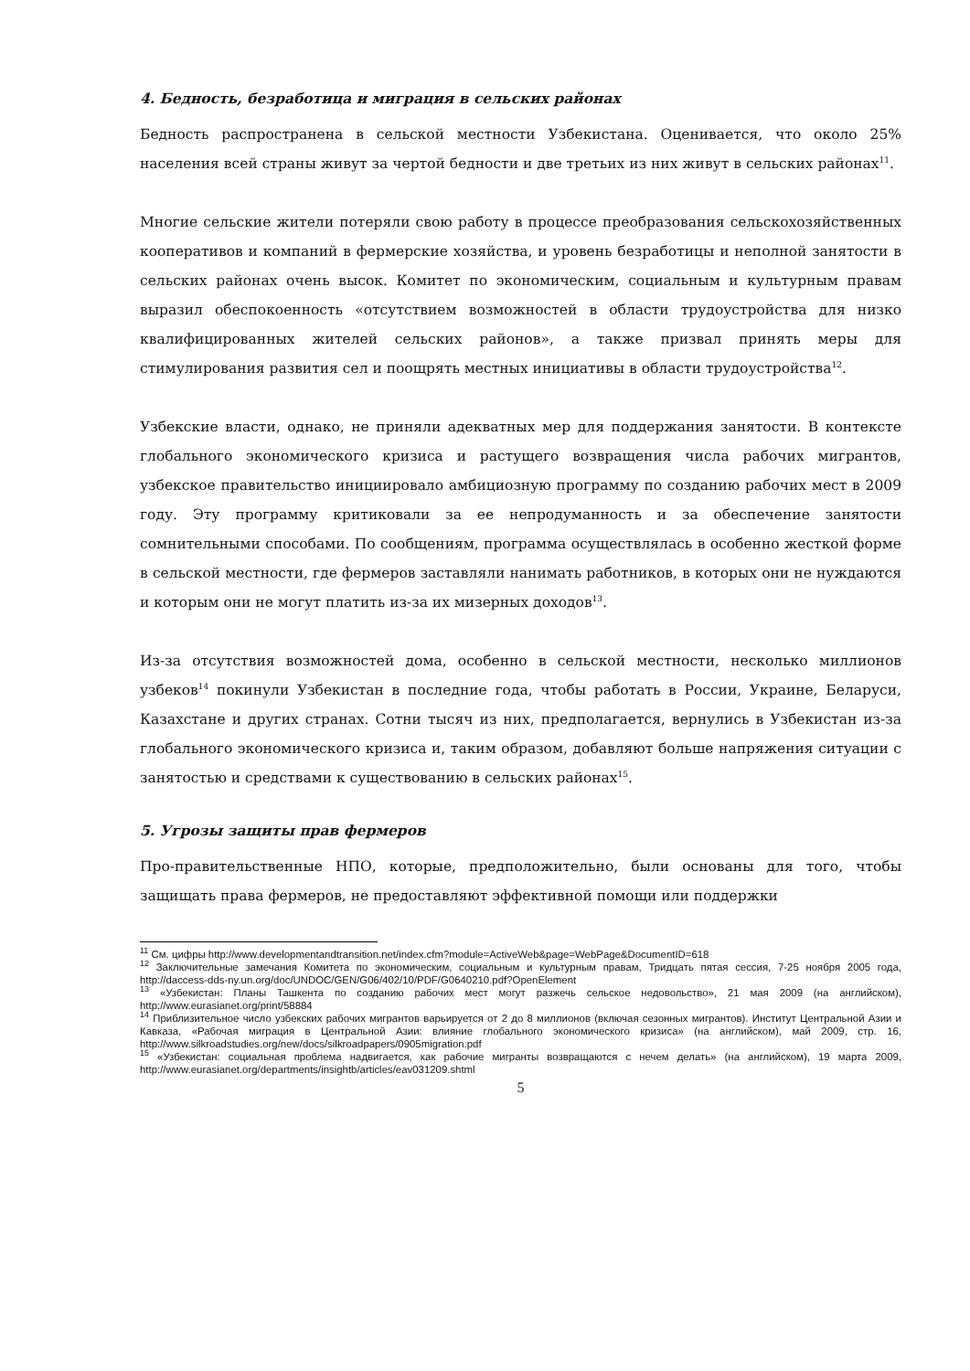4. Бедность, безработица и миграция в сельских районах
Бедность распространена в сельской местности Узбекистана. Оценивается, что около 25% населения всей страны живут за чертой бедности и две третьих из них живут в сельских районах<sup>11</sup>.
Многие сельские жители потеряли свою работу в процессе преобразования сельскохозяйственных кооперативов и компаний в фермерские хозяйства, и уровень безработицы и неполной занятости в сельских районах очень высок. Комитет по экономическим, социальным и культурным правам выразил обеспокоенность «отсутствием возможностей в области трудоустройства для низко квалифицированных жителей сельских районов», а также призвал принять меры для стимулирования развития сел и поощрять местных инициативы в области трудоустройства<sup>12</sup>.
Узбекские власти, однако, не приняли адекватных мер для поддержания занятости. В контексте глобального экономического кризиса и растущего возвращения числа рабочих мигрантов, узбекское правительство инициировало амбициозную программу по созданию рабочих мест в 2009 году. Эту программу критиковали за ее непродуманность и за обеспечение занятости сомнительными способами. По сообщениям, программа осуществлялась в особенно жесткой форме в сельской местности, где фермеров заставляли нанимать работников, в которых они не нуждаются и которым они не могут платить из-за их мизерных доходов<sup>13</sup>.
Из-за отсутствия возможностей дома, особенно в сельской местности, несколько миллионов узбеков<sup>14</sup> покинули Узбекистан в последние года, чтобы работать в России, Украине, Беларуси, Казахстане и других странах. Сотни тысяч из них, предполагается, вернулись в Узбекистан из-за глобального экономического кризиса и, таким образом, добавляют больше напряжения ситуации с занятостью и средствами к существованию в сельских районах<sup>15</sup>.
5. Угрозы защиты прав фермеров
Про-правительственные НПО, которые, предположительно, были основаны для того, чтобы защищать права фермеров, не предоставляют эффективной помощи или поддержки
<sup>11</sup> См. цифры http://www.developmentandtransition.net/index.cfm?module=ActiveWeb&page=WebPage&DocumentID=618
<sup>12</sup> Заключительные замечания Комитета по экономическим, социальным и культурным правам, Тридцать пятая сессия, 7-25 ноября 2005 года, http://daccess-dds-ny.un.org/doc/UNDOC/GEN/G06/402/10/PDF/G0640210.pdf?OpenElement
<sup>13</sup> «Узбекистан: Планы Ташкента по созданию рабочих мест могут разжечь сельское недовольство», 21 мая 2009 (на английском), http://www.eurasianet.org/print/58884
<sup>14</sup> Приблизительное число узбекских рабочих мигрантов варьируется от 2 до 8 миллионов (включая сезонных мигрантов). Институт Центральной Азии и Кавказа, «Рабочая миграция в Центральной Азии: влияние глобального экономического кризиса» (на английском), май 2009, стр. 16, http://www.silkroadstudies.org/new/docs/silkroadpapers/0905migration.pdf
<sup>15</sup> «Узбекистан: социальная проблема надвигается, как рабочие мигранты возвращаются с нечем делать» (на английском), 19 марта 2009, http://www.eurasianet.org/departments/insightb/articles/eav031209.shtml
5